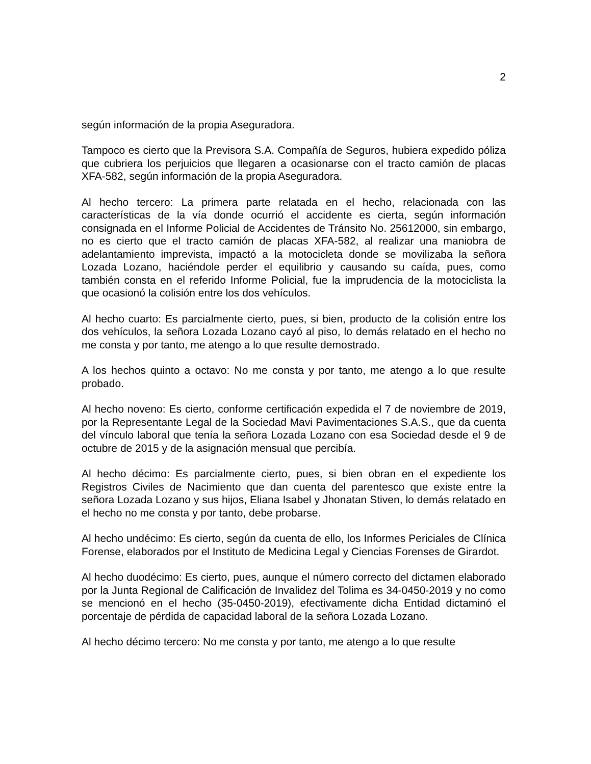2
según información de la propia Aseguradora.
Tampoco es cierto que la Previsora S.A. Compañía de Seguros, hubiera expedido póliza que cubriera los perjuicios que llegaren a ocasionarse con el tracto camión de placas XFA-582, según información de la propia Aseguradora.
Al hecho tercero: La primera parte relatada en el hecho, relacionada con las características de la vía donde ocurrió el accidente es cierta, según información consignada en el Informe Policial de Accidentes de Tránsito No. 25612000, sin embargo, no es cierto que el tracto camión de placas XFA-582, al realizar una maniobra de adelantamiento imprevista, impactó a la motocicleta donde se movilizaba la señora Lozada Lozano, haciéndole perder el equilibrio y causando su caída, pues, como también consta en el referido Informe Policial, fue la imprudencia de la motociclista la que ocasionó la colisión entre los dos vehículos.
Al hecho cuarto: Es parcialmente cierto, pues, si bien, producto de la colisión entre los dos vehículos, la señora Lozada Lozano cayó al piso, lo demás relatado en el hecho no me consta y por tanto, me atengo a lo que resulte demostrado.
A los hechos quinto a octavo: No me consta y por tanto, me atengo a lo que resulte probado.
Al hecho noveno: Es cierto, conforme certificación expedida el 7 de noviembre de 2019, por la Representante Legal de la Sociedad Mavi Pavimentaciones S.A.S., que da cuenta del vínculo laboral que tenía la señora Lozada Lozano con esa Sociedad desde el 9 de octubre de 2015 y de la asignación mensual que percibía.
Al hecho décimo: Es parcialmente cierto, pues, si bien obran en el expediente los Registros Civiles de Nacimiento que dan cuenta del parentesco que existe entre la señora Lozada Lozano y sus hijos, Eliana Isabel y Jhonatan Stiven, lo demás relatado en el hecho no me consta y por tanto, debe probarse.
Al hecho undécimo: Es cierto, según da cuenta de ello, los Informes Periciales de Clínica Forense, elaborados por el Instituto de Medicina Legal y Ciencias Forenses de Girardot.
Al hecho duodécimo: Es cierto, pues, aunque el número correcto del dictamen elaborado por la Junta Regional de Calificación de Invalidez del Tolima es 34-0450-2019 y no como se mencionó en el hecho (35-0450-2019), efectivamente dicha Entidad dictaminó el porcentaje de pérdida de capacidad laboral de la señora Lozada Lozano.
Al hecho décimo tercero: No me consta y por tanto, me atengo a lo que resulte